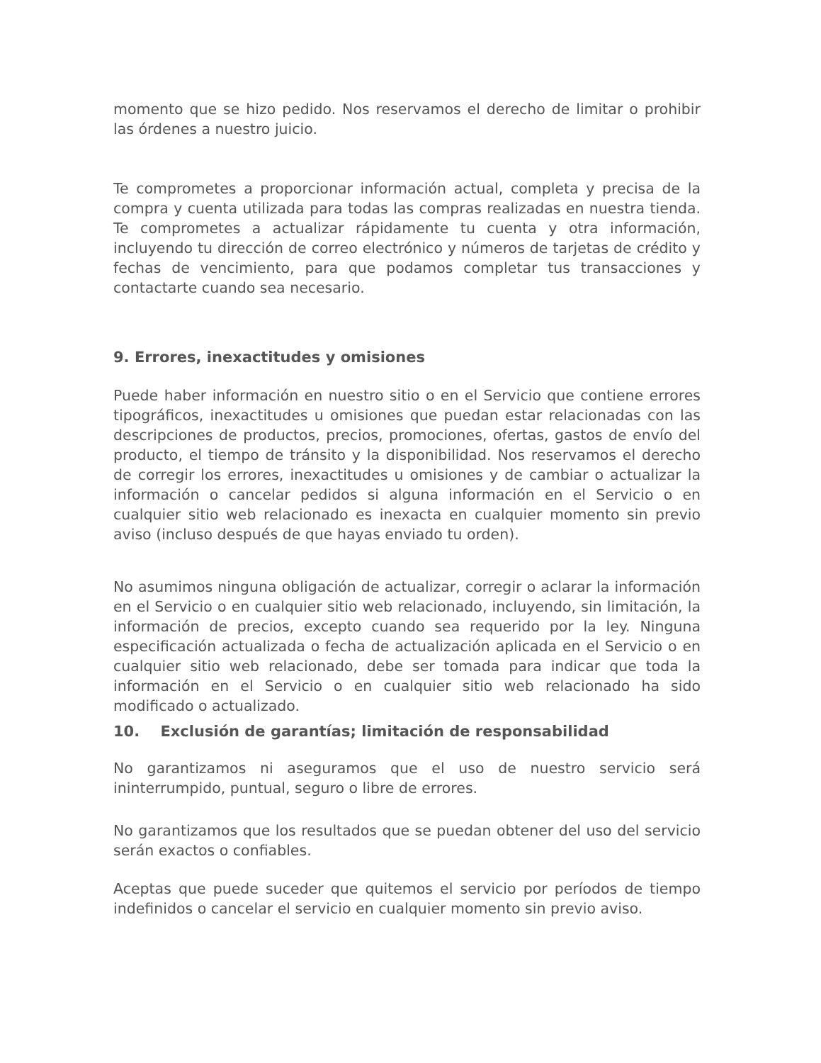momento que se hizo pedido. Nos reservamos el derecho de limitar o prohibir las órdenes a nuestro juicio.
Te comprometes a proporcionar información actual, completa y precisa de la compra y cuenta utilizada para todas las compras realizadas en nuestra tienda. Te comprometes a actualizar rápidamente tu cuenta y otra información, incluyendo tu dirección de correo electrónico y números de tarjetas de crédito y fechas de vencimiento, para que podamos completar tus transacciones y contactarte cuando sea necesario.
9. Errores, inexactitudes y omisiones
Puede haber información en nuestro sitio o en el Servicio que contiene errores tipográficos, inexactitudes u omisiones que puedan estar relacionadas con las descripciones de productos, precios, promociones, ofertas, gastos de envío del producto, el tiempo de tránsito y la disponibilidad. Nos reservamos el derecho de corregir los errores, inexactitudes u omisiones y de cambiar o actualizar la información o cancelar pedidos si alguna información en el Servicio o en cualquier sitio web relacionado es inexacta en cualquier momento sin previo aviso (incluso después de que hayas enviado tu orden).
No asumimos ninguna obligación de actualizar, corregir o aclarar la información en el Servicio o en cualquier sitio web relacionado, incluyendo, sin limitación, la información de precios, excepto cuando sea requerido por la ley. Ninguna especificación actualizada o fecha de actualización aplicada en el Servicio o en cualquier sitio web relacionado, debe ser tomada para indicar que toda la información en el Servicio o en cualquier sitio web relacionado ha sido modificado o actualizado.
10. Exclusión de garantías; limitación de responsabilidad
No garantizamos ni aseguramos que el uso de nuestro servicio será ininterrumpido, puntual, seguro o libre de errores.
No garantizamos que los resultados que se puedan obtener del uso del servicio serán exactos o confiables.
Aceptas que puede suceder que quitemos el servicio por períodos de tiempo indefinidos o cancelar el servicio en cualquier momento sin previo aviso.